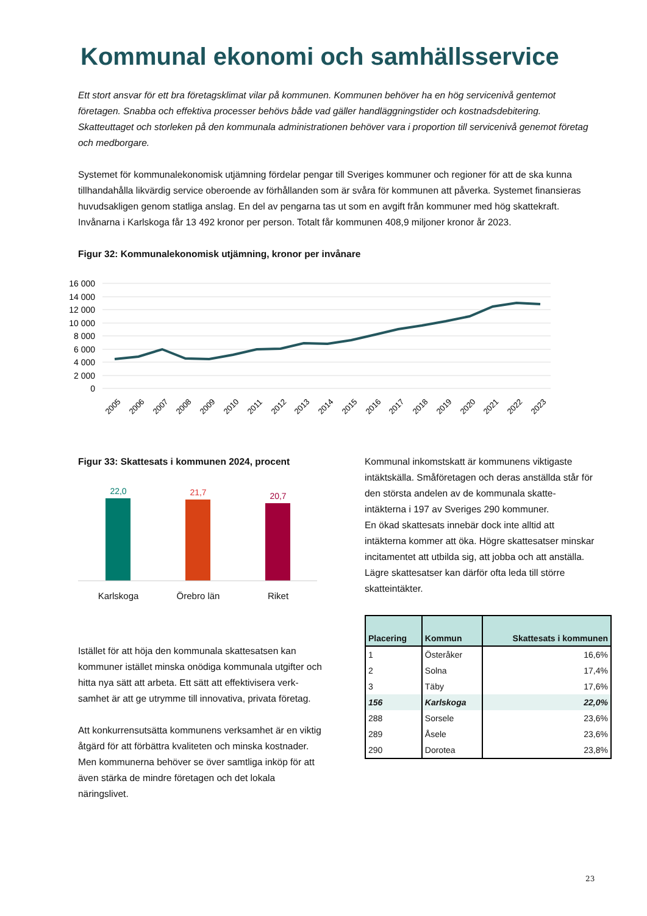Kommunal ekonomi och samhällsservice
Ett stort ansvar för ett bra företagsklimat vilar på kommunen. Kommunen behöver ha en hög servicenivå gentemot företagen. Snabba och effektiva processer behövs både vad gäller handläggningstider och kostnadsdebitering. Skatteuttaget och storleken på den kommunala administrationen behöver vara i proportion till servicenivå genemot företag och medborgare.
Systemet för kommunalekonomisk utjämning fördelar pengar till Sveriges kommuner och regioner för att de ska kunna tillhandahålla likvärdig service oberoende av förhållanden som är svåra för kommunen att påverka. Systemet finansieras huvudsakligen genom statliga anslag. En del av pengarna tas ut som en avgift från kommuner med hög skattekraft. Invånarna i Karlskoga får 13 492 kronor per person. Totalt får kommunen 408,9 miljoner kronor år 2023.
Figur 32: Kommunalekonomisk utjämning, kronor per invånare
16 000
14 000
12 000
10 000
8 000
6 000
4 000
2 000
0
2005
2006
2007
2008
2009
2010
2011
2012
2013
2014
2015
2016
2017
2018
2019
2020
2021
2022
2023
Figur 33: Skattesats i kommunen 2024, procent
22,0
21,7
20,7
Karlskoga
Örebro län
Riket
Istället för att höja den kommunala skattesatsen kan kommuner istället minska onödiga kommunala utgifter och hitta nya sätt att arbeta. Ett sätt att effektivisera verk-samhet är att ge utrymme till innovativa, privata företag.
Att konkurrensutsätta kommunens verksamhet är en viktig åtgärd för att förbättra kvaliteten och minska kostnader. Men kommunerna behöver se över samtliga inköp för att även stärka de mindre företagen och det lokala näringslivet.
Kommunal inkomstskatt är kommunens viktigaste intäktskälla. Småföretagen och deras anställda står för den största andelen av de kommunala skatte-intäkterna i 197 av Sveriges 290 kommuner.
En ökad skattesats innebär dock inte alltid att intäkterna kommer att öka. Högre skattesatser minskar incitamentet att utbilda sig, att jobba och att anställa. Lägre skattesatser kan därför ofta leda till större skatteintäkter.
| Placering | Kommun | Skattesats i kommunen |
| --- | --- | --- |
| 1 | Österåker | 16,6% |
| 2 | Solna | 17,4% |
| 3 | Täby | 17,6% |
| 156 | Karlskoga | 22,0% |
| 288 | Sorsele | 23,6% |
| 289 | Åsele | 23,6% |
| 290 | Dorotea | 23,8% |
23